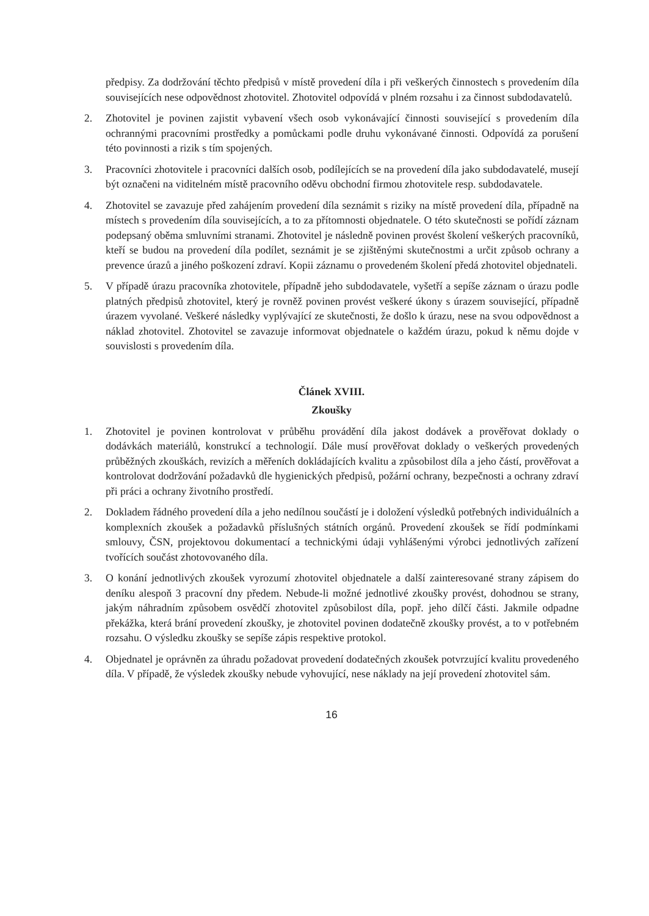předpisy. Za dodržování těchto předpisů v místě provedení díla i při veškerých činnostech s provedením díla souvisejících nese odpovědnost zhotovitel. Zhotovitel odpovídá v plném rozsahu i za činnost subdodavatelů.
2. Zhotovitel je povinen zajistit vybavení všech osob vykonávající činnosti související s provedením díla ochrannými pracovními prostředky a pomůckami podle druhu vykonávané činnosti. Odpovídá za porušení této povinnosti a rizik s tím spojených.
3. Pracovníci zhotovitele i pracovníci dalších osob, podílejících se na provedení díla jako subdodavatelé, musejí být označeni na viditelném místě pracovního oděvu obchodní firmou zhotovitele resp. subdodavatele.
4. Zhotovitel se zavazuje před zahájením provedení díla seznámit s riziky na místě provedení díla, případně na místech s provedením díla souvisejících, a to za přítomnosti objednatele. O této skutečnosti se pořídí záznam podepsaný oběma smluvními stranami. Zhotovitel je následně povinen provést školení veškerých pracovníků, kteří se budou na provedení díla podílet, seznámit je se zjištěnými skutečnostmi a určit způsob ochrany a prevence úrazů a jiného poškození zdraví. Kopii záznamu o provedeném školení předá zhotovitel objednateli.
5. V případě úrazu pracovníka zhotovitele, případně jeho subdodavatele, vyšetří a sepíše záznam o úrazu podle platných předpisů zhotovitel, který je rovněž povinen provést veškeré úkony s úrazem související, případně úrazem vyvolané. Veškeré následky vyplývající ze skutečnosti, že došlo k úrazu, nese na svou odpovědnost a náklad zhotovitel. Zhotovitel se zavazuje informovat objednatele o každém úrazu, pokud k němu dojde v souvislosti s provedením díla.
Článek XVIII.
Zkoušky
1. Zhotovitel je povinen kontrolovat v průběhu provádění díla jakost dodávek a prověřovat doklady o dodávkách materiálů, konstrukcí a technologií. Dále musí prověřovat doklady o veškerých provedených průběžných zkouškách, revizích a měřeních dokládajících kvalitu a způsobilost díla a jeho částí, prověřovat a kontrolovat dodržování požadavků dle hygienických předpisů, požární ochrany, bezpečnosti a ochrany zdraví při práci a ochrany životního prostředí.
2. Dokladem řádného provedení díla a jeho nedílnou součástí je i doložení výsledků potřebných individuálních a komplexních zkoušek a požadavků příslušných státních orgánů. Provedení zkoušek se řídí podmínkami smlouvy, ČSN, projektovou dokumentací a technickými údaji vyhlášenými výrobci jednotlivých zařízení tvořících součást zhotovovaného díla.
3. O konání jednotlivých zkoušek vyrozumí zhotovitel objednatele a další zainteresované strany zápisem do deníku alespoň 3 pracovní dny předem. Nebude-li možné jednotlivé zkoušky provést, dohodnou se strany, jakým náhradním způsobem osvědčí zhotovitel způsobilost díla, popř. jeho dílčí části. Jakmile odpadne překážka, která brání provedení zkoušky, je zhotovitel povinen dodatečně zkoušky provést, a to v potřebném rozsahu. O výsledku zkoušky se sepíše zápis respektive protokol.
4. Objednatel je oprávněn za úhradu požadovat provedení dodatečných zkoušek potvrzující kvalitu provedeného díla. V případě, že výsledek zkoušky nebude vyhovující, nese náklady na její provedení zhotovitel sám.
16